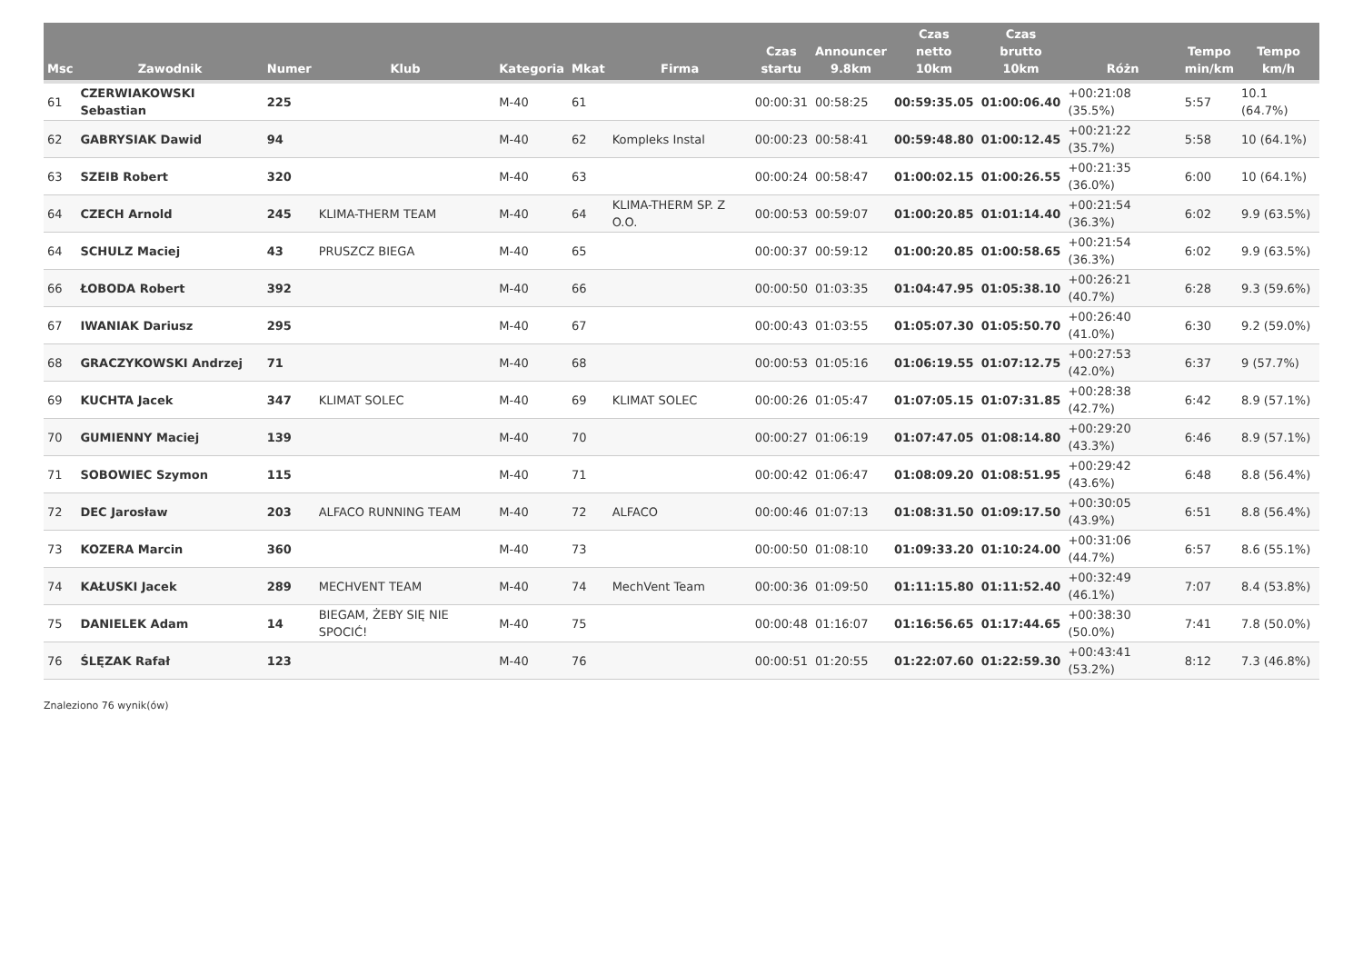| Msc | Zawodnik | Numer | Klub | Kategoria | Mkat | Firma | Czas startu | Announcer 9.8km | Czas netto 10km | Czas brutto 10km | Różn | Tempo min/km | Tempo km/h |
| --- | --- | --- | --- | --- | --- | --- | --- | --- | --- | --- | --- | --- | --- |
| 61 | CZERWIAKOWSKI Sebastian | 225 | | M-40 | 61 | | 00:00:31 | 00:58:25 | 00:59:35.05 | 01:00:06.40 | +00:21:08 (35.5%) | 5:57 | 10.1 (64.7%) |
| 62 | GABRYSIAK Dawid | 94 | | M-40 | 62 | Kompleks Instal | 00:00:23 | 00:58:41 | 00:59:48.80 | 01:00:12.45 | +00:21:22 (35.7%) | 5:58 | 10 (64.1%) |
| 63 | SZEIB Robert | 320 | | M-40 | 63 | | 00:00:24 | 00:58:47 | 01:00:02.15 | 01:00:26.55 | +00:21:35 (36.0%) | 6:00 | 10 (64.1%) |
| 64 | CZECH Arnold | 245 | KLIMA-THERM TEAM | M-40 | 64 | KLIMA-THERM SP. Z O.O. | 00:00:53 | 00:59:07 | 01:00:20.85 | 01:01:14.40 | +00:21:54 (36.3%) | 6:02 | 9.9 (63.5%) |
| 64 | SCHULZ Maciej | 43 | PRUSZCZ BIEGA | M-40 | 65 | | 00:00:37 | 00:59:12 | 01:00:20.85 | 01:00:58.65 | +00:21:54 (36.3%) | 6:02 | 9.9 (63.5%) |
| 66 | ŁOBODA Robert | 392 | | M-40 | 66 | | 00:00:50 | 01:03:35 | 01:04:47.95 | 01:05:38.10 | +00:26:21 (40.7%) | 6:28 | 9.3 (59.6%) |
| 67 | IWANIAK Dariusz | 295 | | M-40 | 67 | | 00:00:43 | 01:03:55 | 01:05:07.30 | 01:05:50.70 | +00:26:40 (41.0%) | 6:30 | 9.2 (59.0%) |
| 68 | GRACZYKOWSKI Andrzej | 71 | | M-40 | 68 | | 00:00:53 | 01:05:16 | 01:06:19.55 | 01:07:12.75 | +00:27:53 (42.0%) | 6:37 | 9 (57.7%) |
| 69 | KUCHTA Jacek | 347 | KLIMAT SOLEC | M-40 | 69 | KLIMAT SOLEC | 00:00:26 | 01:05:47 | 01:07:05.15 | 01:07:31.85 | +00:28:38 (42.7%) | 6:42 | 8.9 (57.1%) |
| 70 | GUMIENNY Maciej | 139 | | M-40 | 70 | | 00:00:27 | 01:06:19 | 01:07:47.05 | 01:08:14.80 | +00:29:20 (43.3%) | 6:46 | 8.9 (57.1%) |
| 71 | SOBOWIEC Szymon | 115 | | M-40 | 71 | | 00:00:42 | 01:06:47 | 01:08:09.20 | 01:08:51.95 | +00:29:42 (43.6%) | 6:48 | 8.8 (56.4%) |
| 72 | DEC Jarosław | 203 | ALFACO RUNNING TEAM | M-40 | 72 | ALFACO | 00:00:46 | 01:07:13 | 01:08:31.50 | 01:09:17.50 | +00:30:05 (43.9%) | 6:51 | 8.8 (56.4%) |
| 73 | KOZERA Marcin | 360 | | M-40 | 73 | | 00:00:50 | 01:08:10 | 01:09:33.20 | 01:10:24.00 | +00:31:06 (44.7%) | 6:57 | 8.6 (55.1%) |
| 74 | KAŁUSKI Jacek | 289 | MECHVENT TEAM | M-40 | 74 | MechVent Team | 00:00:36 | 01:09:50 | 01:11:15.80 | 01:11:52.40 | +00:32:49 (46.1%) | 7:07 | 8.4 (53.8%) |
| 75 | DANIELEK Adam | 14 | BIEGAM, ŻEBY SIĘ NIE SPOCIĆ! | M-40 | 75 | | 00:00:48 | 01:16:07 | 01:16:56.65 | 01:17:44.65 | +00:38:30 (50.0%) | 7:41 | 7.8 (50.0%) |
| 76 | ŚLĘZAK Rafał | 123 | | M-40 | 76 | | 00:00:51 | 01:20:55 | 01:22:07.60 | 01:22:59.30 | +00:43:41 (53.2%) | 8:12 | 7.3 (46.8%) |
Znaleziono 76 wynik(ów)